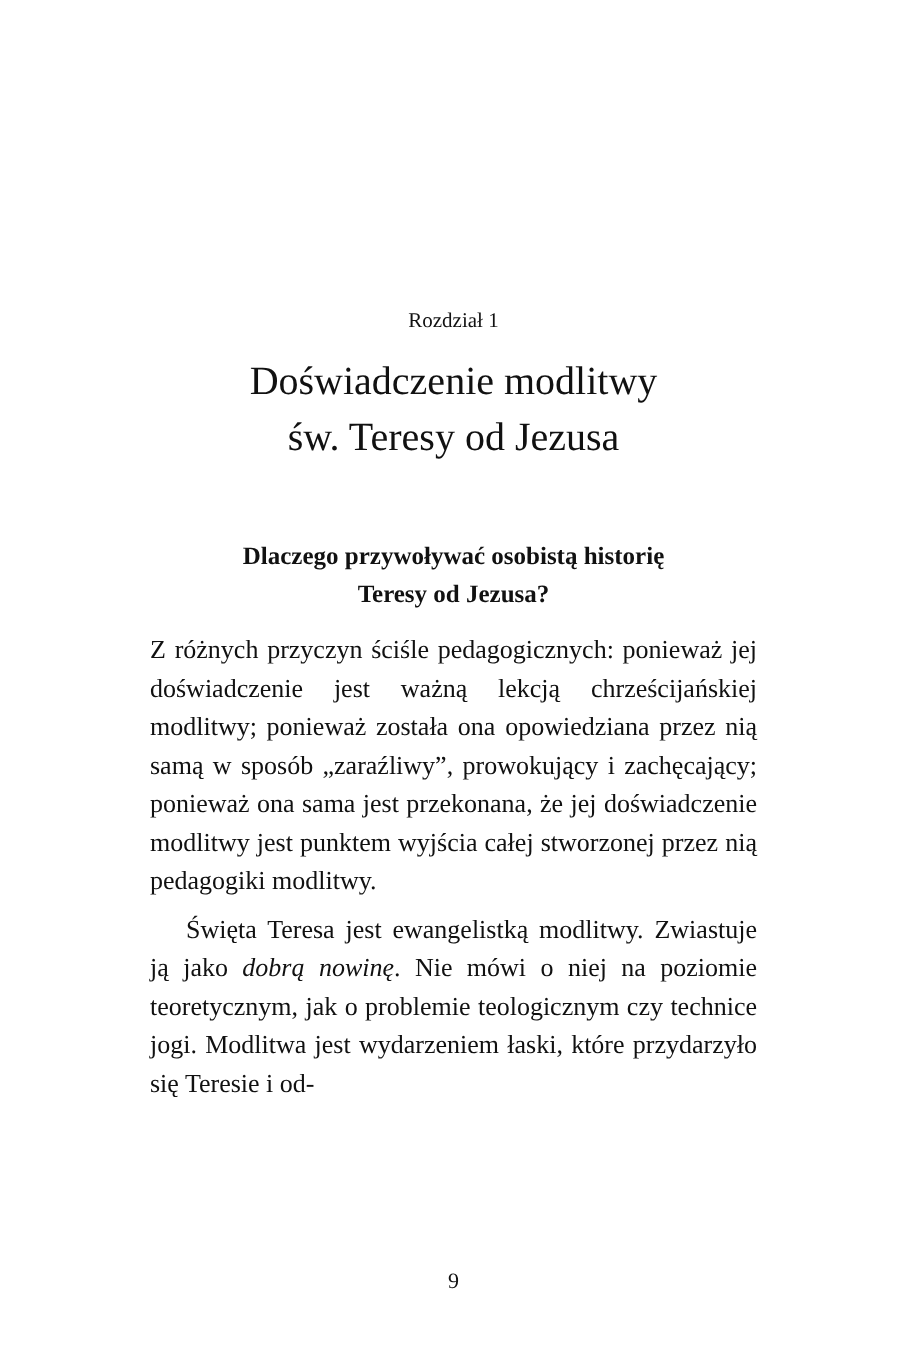Rozdział 1
Doświadczenie modlitwy
św. Teresy od Jezusa
Dlaczego przywoływać osobistą historię
Teresy od Jezusa?
Z różnych przyczyn ściśle pedagogicznych: ponieważ jej doświadczenie jest ważną lekcją chrześcijańskiej modlitwy; ponieważ została ona opowiedziana przez nią samą w sposób „zaraźliwy”, prowokujący i zachęcający; ponieważ ona sama jest przekonana, że jej doświadczenie modlitwy jest punktem wyjścia całej stworzonej przez nią pedagogiki modlitwy.
Święta Teresa jest ewangelistką modlitwy. Zwiastuje ją jako dobrą nowinę. Nie mówi o niej na poziomie teoretycznym, jak o problemie teologicznym czy technice jogi. Modlitwa jest wydarzeniem łaski, które przydarzyło się Teresie i od-
9